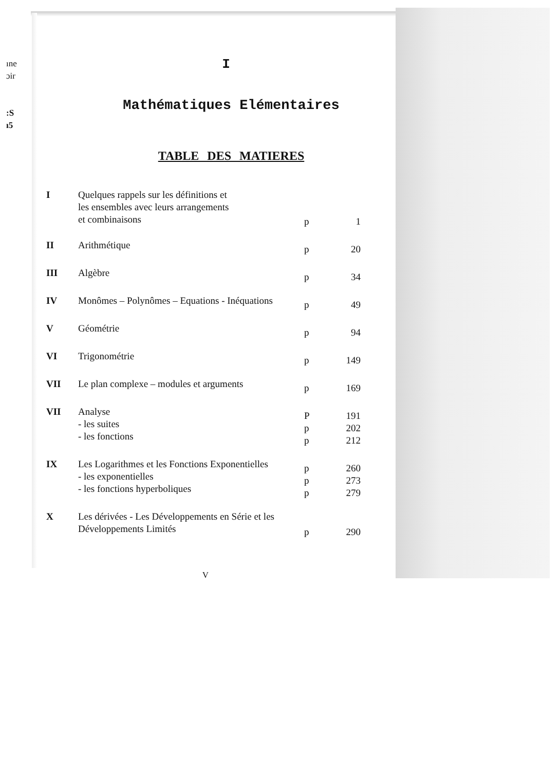ıne
ɔir
:S
ı5
I
Mathématiques Elémentaires
TABLE DES MATIERES
| I | Quelques rappels sur les définitions et les ensembles avec leurs arrangements et combinaisons | p | 1 |
| II | Arithmétique | p | 20 |
| III | Algèbre | p | 34 |
| IV | Monômes – Polynômes – Equations - Inéquations | p | 49 |
| V | Géométrie | p | 94 |
| VI | Trigonométrie | p | 149 |
| VII | Le plan complexe – modules et arguments | p | 169 |
| VII | Analyse - les suites - les fonctions | P p p | 191 202 212 |
| IX | Les Logarithmes et les Fonctions Exponentielles - les exponentielles - les fonctions hyperboliques | p p p | 260 273 279 |
| X | Les dérivées - Les Développements en Série et les Développements Limités | p | 290 |
V